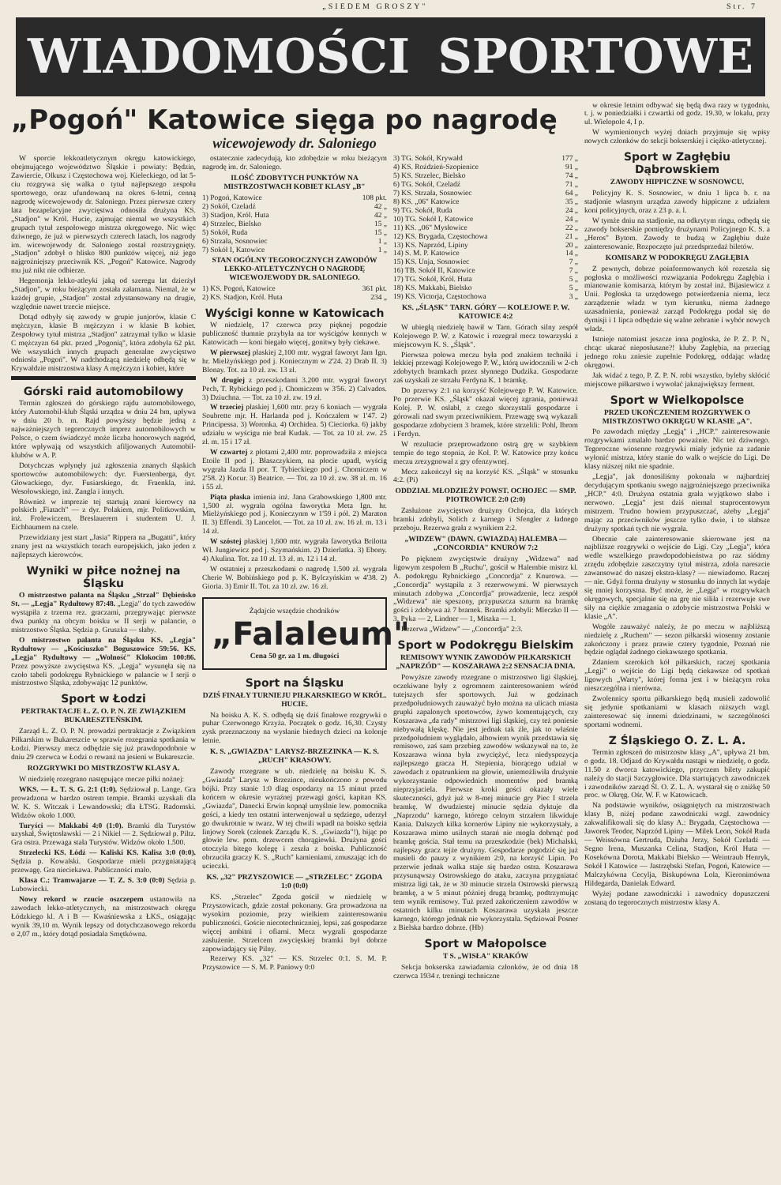„SIEDEM GROSZY" Str. 7
WIADOMOŚCI SPORTOWE
„Pogoń" Katowice sięga po nagrodę
wicewojewody dr. Saloniego
W sporcie lekkoatletycznym okręgu katowickiego, obejmującego województwo Śląskie i powiaty: Będzin, Zawiercie, Olkusz i Częstochowa woj. Kieleckiego, od lat 5-ciu rozgrywa się walka o tytuł najlepszego zespołu sportowego, oraz ufundowaną na okres 6-letni, cenną nagrodę wicewojewody dr. Saloniego. Przez pierwsze cztery lata bezapelacyjne zwycięstwa odnosiła drużyna KS. „Stadjon" w Król. Hucie, zajmując niemal we wszystkich grupach tytuł zespołowego mistrza okręgowego. Nic więc dziwnego, że już w pierwszych czterech latach, los nagrody im. wicewojewody dr. Saloniego został rozstrzygnięty. „Stadjon" zdobył o blisko 800 punktów więcej, niż jego najgroźniejszy przeciwnik KS. „Pogoń" Katowice. Nagrody mu już nikt nie odbierze.
Hegemonja lekko-atleyki jaką od szeregu lat dzierżył „Stadjon", w roku bieżącym została załamana. Niemal, że w każdej grupie, „Stadjon" został zdystansowany na drugie, względnie nawet trzecie miejsce.
Dotąd odbyły się zawody w grupie junjorów, klasie C mężczyzn, klasie B mężczyzn i w klasie B kobiet. Zespołowy tytuł mistrza „Stadjon" zatrzymał tylko w klasie C mężczyzn 64 pkt. przed „Pogonią", która zdobyła 62 pkt. We wszystkich innych grupach generalne zwycięstwo odniosła „Pogoń". W nadchodzącą niedzielę odbędą się w Krywałdzie mistrzostwa klasy A mężczyzn i kobiet, które
Górski raid automobilowy
Termin zgłoszeń do górskiego rajdu automobilowego, który Automobil-klub Śląski urządza w dniu 24 bm, upływa w dniu 20 b. m. Rajd powyższy będzie jedną z najważniejszych tegorocznych imprez automobilowych w Polsce, o czem świadczyć może liczba honorowych nagród, które wpływają od wszystkich afiljowanych Automobil-klubów w A. P.
Dotychczas wpłynęły już zgłoszenia znanych śląskich sportowców automobilowych: dyr. Fuerstenberga, dyr. Głowackiego, dyr. Fusiarskiego, dr. Fraenkla, inż. Wesołowskiego, inż. Zangla i innych.
Również w imprezie tej startują znani kierowcy na polskich „Fiatach" — z dyr. Polakiem, mjr. Politkowskim, inż. Frolewiczem, Breslauerem i studentem U. J. Eichbaumem na czele.
Przewidziany jest start „Jasia" Rippera na „Bugatti", który znany jest na wszystkich torach europejskich, jako jeden z najlepszych kierowców.
Wyniki w piłce nożnej na Śląsku
O mistrzostwo palanta na Śląsku „Strzał" Dębieńsko St. — „Legja" Rydułtowy 87:48. „Legja" do tych zawodów wystąpiła z trzema rez. graczami, przegrywając pierwsze dwa punkty na obcym boisku w II serji w palancie, o mistrzostwo Śląska. Sędzia p. Gruszka — słaby.
O mistrzostwo palanta na Śląsku KS. „Legja" Rydułtowy — „Kościuszko" Boguszowice 59:56. KS. „Legja" Rydułtowy — „Wolność" Klokocim 100:86. Przez powyższe zwycięstwa KS. „Legja" wysunęła się na czoło tabeli podokręgu Rybnickiego w palancie w I serji o mistrzostwo Śląska, zdobywając 12 punktów.
Sport w Łodzi
PERTRAKTACJE Ł. Z. O. P. N. ZE ZWIĄZKIEM BUKARESZTEŃSKIM.
Zarząd Ł. Z. O. P. N. prowadzi pertraktacje z Związkiem Piłkarskim w Bukareszcie w sprawie rozegrania spotkania w Łodzi. Pierwszy mecz odbędzie się już prawdopodobnie w dniu 29 czerwca w Łodzi o rewanż na jesieni w Bukareszcie.
ROZGRYWKI DO MISTRZOSTW KLASY A.
W niedzielę rozegrano następujące mecze piłki nożnej:
WKS. — Ł. T. S. G. 2:1 (1:0). Sędziował p. Lange. Gra prowadzona w bardzo ostrem tempie. Bramki uzyskali dla W. K. S. Witczak i Lewandowski; dla ŁTSG. Radomski. Widzów około 1.000.
Turyści — Makkabi 4:0 (1:0). Bramki dla Turystów uzyskał, Świętosławski — 2 i Nikiel — 2. Sędziował p. Piltz. Gra ostra. Przewaga stała Turystów. Widzów około 1.500.
Strzelecki KS. Łódź — Kaliski KS. Kalisz 3:0 (0:0). Sędzia p. Kowalski. Gospodarze mieli przygniatającą przewagę. Gra nieciekawa. Publiczności mało.
Klasa C.: Tramwajarze — T. Z. S. 3:0 (0:0) Sędzia p. Lubowiecki.
Nowy rekord w rzucie oszczepem ustanowiła na zawodach lekko-atletycznych, na mistrzostwach okręgu Łódzkiego kl. A i B — Kwaśniewska z ŁKS., osiągając wynik 39,10 m. Wynik lepszy od dotychczasowego rekordu o 2,07 m., który dotąd posiadała Smętkówna.
ostatecznie zadecydują, kto zdobędzie w roku bieżącym nagrodę im. dr. Saloniego.
ILOŚĆ ZDOBYTYCH PUNKTÓW NA MISTRZOSTWACH KOBIET KLASY „B"
| 1) Pogoń, Katowice | 108 pkt. |
| 2) Sokół, Czeladź | 42 „ |
| 3) Stadjon, Król. Huta | 42 „ |
| 4) Strzelec, Bielsko | 15 „ |
| 5) Sokół, Ruda | 15 „ |
| 6) Strzała, Sosnowiec | 1 „ |
| 7) Sokół I, Katowice | 1 „ |
STAN OGÓLNY TEGOROCZNYCH ZAWODÓW LEKKO-ATLETYCZNYCH O NAGRODĘ WICEWOJEWODY DR. SALONIEGO.
| 1) KS. Pogoń, Katowice | 361 pkt. |
| 2) KS. Stadjon, Król. Huta | 234 „ |
Wyścigi konne w Katowicach
W niedzielę, 17 czerwca przy pięknej pogodzie publiczność tłumnie przybyła na tor wyścigów konnych w Katowicach — koni biegało więcej, gonitwy były ciekawe.
W pierwszej płaskiej 2,100 mtr. wygrał faworyt Jam Ign. hr. Mielżyńskiego pod j. Koniecznym w 2'24. 2) Drab II. 3) Blonay. Tot. za 10 zł. zw. 13 zł.
W drugiej z przeszkodami 3.200 mtr. wygrał faworyt Pech, T. Rybickiego pod j. Chomiczem w 3'56. 2) Calvados. 3) Dziuchna. — Tot. za 10 zł. zw. 19 zł.
W trzeciej płaskiej 1,600 mtr. przy 6 koniach — wygrała Soubrette mjr. H. Harlanda pod j. Kończalem w 1'47. 2) Principessa. 3) Woronka. 4) Orchidea. 5) Cieciorka. 6) jakby udziału w wyścigu nie brał Kudak. — Tot. za 10 zł. zw. 25 zł. m. 15 i 17 zł.
W czwartej z płotami 2,400 mtr. poprowadziła z miejsca Etoile II pod j. Błaszczykiem, na płocie upadł, wyścig wygrała Jazda II por. T. Tybieckiego pod j. Chomiczem w 2'58. 2) Kocur. 3) Beatrice. — Tot. za 10 zł. zw. 38 zł. m. 16 i 55 zł.
Piąta płaska imienia inż. Jana Grabowskiego 1,800 mtr. 1,500 zł. wygrała ogólna faworytka Meta Ign. hr. Mielżyńskiego pod j. Konieczynm w 1'59 i pół. 2) Maraton II. 3) Effendi. 3) Lancelot. — Tot. za 10 zł. zw. 16 zł. m. 13 i 14 zł.
W szóstej płaskiej 1,600 mtr. wygrała faworytka Brilotta Wł. Jungiewicz pod j. Szymańskim. 2) Dzierlatka. 3) Ebony. 4) Akulina. Tot. za 10 zł. 13 zł. m. 12 i 14 zł.
W ostatniej z przeszkodami o nagrodę 1.500 zł. wygrała Cherie W. Bobińskiego pod p. K. Bylczyńskim w 4'38. 2) Gioria. 3) Emir II. Tot. za 10 zł. zw. 16 zł.
Żądajcie wszędzie chodników
„Falaleum"
Cena 50 gr. za 1 m. długości
Sport na Śląsku
DZIŚ FINAŁY TURNIEJU PIŁKARSKIEGO W KRÓL. HUCIE.
Na boisku A. K. S. odbędą się dziś finałowe rozgrywki o puhar Czerwonego Krzyża. Początek o godz. 16,30. Czysty zysk przeznaczony na wysłanie biednych dzieci na kolonje letnie.
K. S. „GWIAZDA" LARYSZ-BRZEZINKA — K. S. „RUCH" KRASOWY.
Zawody rozegrane w ub. niedzielę na boisku K. S. „Gwiazda" Larysz w Brzezince, nieukończono z powodu bójki. Przy stanie 1:0 dlag ospodarzy na 15 minut przed końcem w okresie wyraźnej przewagi gości, kapitan KS. „Gwiazda", Danecki Erwin kopnął umyślnie lew. pomocnika gości, a kiedy ten ostatni interwenjował u sędziego, uderzył go dwukrotnie w twarz. W tej chwili wpadł na boisko sędzia linjowy Sorek (członek Zarządu K. S. „Gwiazda"!), bijąc po głowie lew. pom. drzewcem chorągiewki. Drużyna gości otoczyła bitego kolegę i zeszła z boiska. Publiczność obrzuciła graczy K. S. „Ruch" kamieniami, zmuszając ich do ucieczki.
KS. „32" PRZYSZOWICE — „STRZELEC" ZGODA 1:0 (0:0)
KS. „Strzelec" Zgoda gościł w niedzielę w Przyszowicach, gdzie został pokonany. Gra prowadzona na wysokim poziomie, przy wielkiem zainteresowaniu publiczności. Goście niecotechniczniej, lepsi, zaś gospodarze więcej ambitni i ofiarni. Mecz wygrali gospodarze zasłużenie. Strzelcem zwycięskiej bramki był dobrze zapowiadający się Pilny.
Rezerwy KS. „32" — KS. Strzelec 0:1. S. M. P. Przyszowice — S. M. P. Paniowy 0:0
| 3) TG. Sokół, Krywałd | 177 „ |
| 4) KS. Roździeń-Szopienice | 91 „ |
| 5) KS. Strzelec, Bielsko | 74 „ |
| 6) TG. Sokół, Czeladź | 71 „ |
| 7) KS. Strzała, Sosnowiec | 64 „ |
| 8) KS. „06" Katowice | 35 „ |
| 9) TG. Sokół, Ruda | 24 „ |
| 10) TG. Sokół I, Katowice | 24 „ |
| 11) KS. „06" Mysłowice | 22 „ |
| 12) KS. Brygada, Częstochowa | 21 „ |
| 13) KS. Naprzód, Lipiny | 20 „ |
| 14) S. M. P. Katowice | 14 „ |
| 15) KS. Unja, Sosnowiec | 7 „ |
| 16) TB. Sokół II, Katowice | 7 „ |
| 17) TG. Sokół, Król. Huta | 5 „ |
| 18) KS. Makkabi, Bielsko | 5 „ |
| 19) KS. Victorja, Częstochowa | 3 „ |
KS. „ŚLĄSK" TARN. GÓRY — KOLEJOWE P. W. KATOWICE 4:2
W ubiegłą niedzielę bawił w Tarn. Górach silny zespół Kolejowego P. W. z Katowic i rozegrał mecz towarzyski z miejscowym K. S. „Śląsk".
Pierwsza połowa meczu była pod znakiem techniki i lekkiej przewagi Kolejowego P. W., którą uwidocznili w 2-ch zdobytych bramkach przez słynnego Dudzika. Gospodarze zaś uzyskali ze strzału Ferdyna K. 1 bramkę.
Do przerwy 2:1 na korzyść Kolejowego P. W. Katowice. Po przerwie KS. „Śląsk" okazał więcej zgrania, ponieważ Kolej. P. W. osłabł, z czego skorzystali gospodarze i górowali nad swym przeciwnikiem. Przewagę swą wykazali gospodarze zdobyciem 3 bramek, które strzelili: Pohl, Ibrom i Ferdyn.
W rezultacie przeprowadzono ostrą grę w szybkiem tempie do tego stopnia, że Kol. P. W. Katowice przy końcu meczu zrezygnował z gry ofenzywnej.
Mecz zakończył się na korzyść KS. „Śląsk" w stosunku 4:2. (Pi)
ODDZIAŁ MŁODZIEŻY POWST. OCHOJEC — SMP. PIOTROWICE 2:0 (2:0)
Zasłużone zwycięstwo drużyny Ochojca, dla których bramki zdobyli, Solich z karnego i Sfengler z ładnego przeboju. Rezerwa grała z wynikiem 2:2.
„WIDZEW" (DAWN. GWIAZDA) HALEMBA — „CONCORDIA" KNURÓW 7:2
Po pięknem zwycięstwie drużyny „Widzewa" nad ligowym zespołem B „Ruchu", gościł w Halembie mistrz kl. A. podokręgu Rybnickiego „Concordja" z Knurowa. — „Concordja" wystąpiła z 3 rezerwowymi. W pierwszych minutach zdobywa „Concordja" prowadzenie, lecz zespół „Widzewa" nie speszony, przypuszcza szturm na bramkę gości i zdobywa aż 7 bramek. Bramki zdobyli: Mleczko II — 3, Pyka — 2, Lindner — 1, Miszka — 1.
Rezerwa „Widzew" — „Concordja" 2:3.
Sport w Podokręgu Bielskim
REMISOWY WYNIK ZAWODÓW PIŁKARSKICH „NAPRZÓD" — KOSZARAWA 2:2 SENSACJA DNIA.
Powyższe zawody rozegrane o mistrzostwo ligi śląskiej, oczekiwane były z ogromnem zainteresowaniem wśród tutejszych sfer sportowych. Już w godzinach przedpołudniowych zauważyć było można na ulicach miasta grupki zapalonych sportowców, żywo komentujących, czy Koszarawa „da rady" mistrzowi ligi śląskiej, czy też poniesie niebywałą klęskę. Nie jest jednak tak źle, jak to właśnie przedpołudniem wyglądało, albowiem wynik przedstawia się remisowo, zaś sam przebieg zawodów wskazywał na to, że Koszarawa winna była zwyciężyć, lecz niedyspozycja najlepszego gracza H. Stepienia, biorącego udział w zawodach z opatrunkiem na głowie, uniemożliwiła drużynie wykorzystanie odpowiednich momentów pod bramką nieprzyjaciela. Pierwsze kroki gości okazały wiele skuteczności, gdyż już w 8-mej minucie gry Piec I strzela bramkę. W dwudziestej minucie sędzia dyktuje dla „Naprzodu" karnego, którego celnym strzałem likwiduje Kania. Dalszych kilka kornerów Lipiny nie wykorzystały, a Koszarawa mimo usilnych starań nie mogła dobrnąć pod bramkę gościa. Stał temu na przeszkodzie (bek) Michalski, najlepszy gracz tejże drużyny. Gospodarze pogodzić się już musieli do pauzy z wynikiem 2:0, na korzyść Lipin. Po przerwie jednak walka staje się bardzo ostra. Koszarawa przysunąwszy Ostrowskiego do ataku, zaczyna przygniatać mistrza ligi tak, że w 30 minucie strzela Ostrowski pierwszą bramkę, a w 5 minut później drugą bramkę, podtrzymując tem wynik remisowy. Tuż przed zakończeniem zawodów w ostatnich kilku minutach Koszarawa uzyskała jeszcze karnego, którego jednak nie wykorzystała. Sędziował Posner z Bielska bardzo dobrze. (Hb)
Sport w Małopolsce
T S. „WISŁA" KRAKÓW
Sekcja bokserska zawiadamia członków, że od dnia 18 czerwca 1934 r. treningi techniczne
w okresie letnim odbywać się będą dwa razy w tygodniu, t. j. w poniedziałki i czwartki od godz. 19.30, w lokalu, przy ul. Wielopole 4, I p.
W wymienionych wyżej dniach przyjmuje się wpisy nowych członków do sekcji bokserskiej i ciężko-atletycznej.
Sport w Zagłębiu Dąbrowskiem
ZAWODY HIPPICZNE W SOSNOWCU.
Policyjny K. S. Sosnowiec, w dniu 1 lipca b. r. na stadjonie własnym urządza zawody hippiczne z udziałem koni policyjnych, oraz z 23 p. a. l.
W tymże dniu na stadjonie, na odkrytym ringu, odbędą się zawody bokserskie pomiędzy drużynami Policyjnego K. S. a „Heros" Bytom. Zawody te budzą w Zagłębiu duże zainteresowanie. Rozpoczęto już przedsprzedaż biletów.
KOMISARZ W PODOKRĘGU ZAGŁĘBIA
Z pewnych, dobrze poinformowanych kół rozeszła się pogłoska o możliwości rozwiązania Podokręgu Zagłębia i mianowanie komisarza, którym by został inż. Bijasiewicz z Unii. Pogłoska ta urzędowego potwierdzenia niema, lecz zarządzenie władz w tym kierunku, niema żadnego uzasadnienia, ponieważ zarząd Podokręgu podał się do dymisji i 1 lipca odbędzie się walne zebranie i wybór nowych władz.
Istnieje natomiast jeszcze inna pogłoska, że P. Z. P. N., chcąc ukarać nieposłuszne?! kluby Zagłębia, na przeciąg jednego roku zniesie zupełnie Podokręg, oddając władzę okręgowi.
Jak widać z tego, P. Z. P. N. robi wszystko, byleby skłócić miejscowe piłkarstwo i wywołać jaknajwiększy ferment.
Sport w Wielkopolsce
PRZED UKOŃCZENIEM ROZGRYWEK O MISTRZOSTWO OKRĘGU W KLASIE „A".
Po zawodach między „Legją" i „HCP." zainteresowanie rozgrywkami zmalało bardzo poważnie. Nic też dziwnego. Tegoroczne wiosenne rozgrywki miały jedynie za zadanie wyłonić mistrza, który stanie do walk o wejście do Ligi. Do klasy niższej nikt nie spadnie.
„Legja", jak donosiliśmy pokonała w najbardziej decydującym spotkaniu swego najgroźniejszego przeciwnika „HCP." 4:0. Drużyna ostatnia grała wyjątkowo słabo i nerwowo. „Legja" jest dziś niemal stuprocentowym mistrzem. Trudno bowiem przypuszczać, ażeby „Legja" mając za przeciwników jeszcze tylko dwie, i to słabsze drużyny spotkań tych nie wygrała.
Obecnie całe zainteresowanie skierowane jest na najbliższe rozgrywki o wejście do Ligi. Czy „Legja", która wedle wszelkiego prawdopodobieństwa po raz siódmy zrzędu zdobędzie zaszczytny tytuł mistrza, zdoła nareszcie zawansować do naszej ekstra-klasy? — niewiadomo. Raczej — nie. Gdyż forma drużyny w stosunku do innych lat wydaje się mniej korzystna. Być może, że „Legja" w rozgrywkach okręgowych, specjalnie się na grę nie siliła i rezerwuje swe siły na ciężkie zmagania o zdobycie mistrzostwa Polski w klasie „A".
Wogóle zauważyć należy, że po meczu w najbliższą niedzielę z „Ruchem" — sezon piłkarski wiosenny zostanie zakończony i przez prawie cztery tygodnie, Poznań nie będzie oglądał żadnego ciekawszego spotkania.
Zdaniem szerokich kół piłkarskich, raczej spotkania „Legji" o wejście do Ligi będą ciekawsze od spotkań ligowych „Warty", której forma jest i w bieżącym roku nieszczególna i nierówna.
Zwolennicy sportu piłkarskiego będą musieli zadowolić się jedynie spotkaniami w klasach niższych wzgl. zainteresować się innemi dziedzinami, w szczególności sportami wodnemi.
Z Śląskiego O. Z. L. A.
Termin zgłoszeń do mistrzostw klasy „A", upływa 21 bm. o godz. 18. Odjazd do Krywałdu nastąpi w niedzielę, o godz. 11.50 z dworca katowickiego, przyczem bilety zakupić należy do stacji Szczygłowice. Dla startujących zawodniczek i zawodników zarząd Śl. O. Z. L. A. wystarał się o zniżkę 50 proc. w Okręg. Ośr. W. F. w Katowicach.
Na podstawie wyników, osiągniętych na mistrzostwach klasy B, niżej podane zawodniczki wzgl. zawodnicy zakwalifikowali się do klasy A.: Brygada, Częstochowa — Jaworek Teodor, Naprzód Lipiny — Milek Leon, Sokół Ruda — Weissówna Gertruda, Dziuba Jerzy, Sokół Czeladź — Segno Irena, Muszanka Celina, Stadjon, Król Huta — Kosekówna Dorota, Makkabi Bielsko — Weintraub Henryk, Sokół I Katowice — Jastrzębski Stefan, Pogoń, Katowice — Malczykówna Cecylja, Biskupówna Lola, Kieronimówna Hildegarda, Danielak Edward.
Wyżej podane zawodniczki i zawodnicy dopuszczeni zostaną do tegorocznych mistrzostw klasy A.